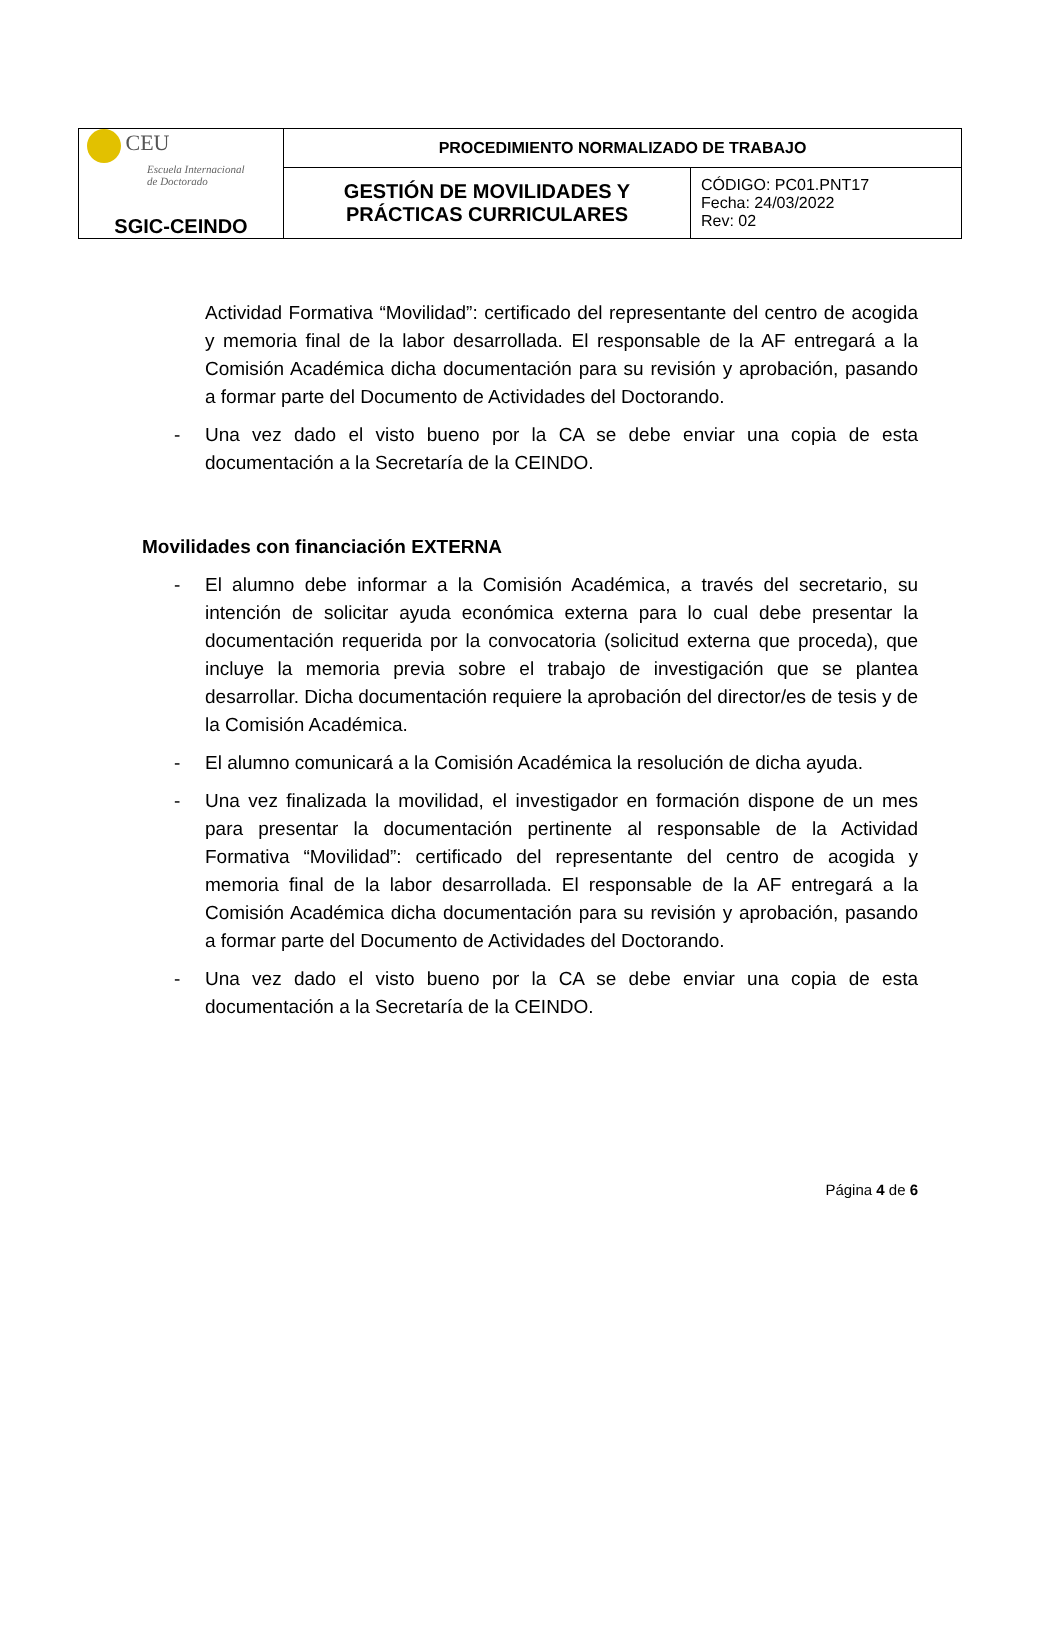| CEU Escuela Internacional de Doctorado SGIC-CEINDO | PROCEDIMIENTO NORMALIZADO DE TRABAJO | |
| | GESTIÓN DE MOVILIDADES Y PRÁCTICAS CURRICULARES | CÓDIGO: PC01.PNT17 Fecha: 24/03/2022 Rev: 02 |
Actividad Formativa “Movilidad”: certificado del representante del centro de acogida y memoria final de la labor desarrollada. El responsable de la AF entregará a la Comisión Académica dicha documentación para su revisión y aprobación, pasando a formar parte del Documento de Actividades del Doctorando.
- Una vez dado el visto bueno por la CA se debe enviar una copia de esta documentación a la Secretaría de la CEINDO.
Movilidades con financiación EXTERNA
- El alumno debe informar a la Comisión Académica, a través del secretario, su intención de solicitar ayuda económica externa para lo cual debe presentar la documentación requerida por la convocatoria (solicitud externa que proceda), que incluye la memoria previa sobre el trabajo de investigación que se plantea desarrollar. Dicha documentación requiere la aprobación del director/es de tesis y de la Comisión Académica.
- El alumno comunicará a la Comisión Académica la resolución de dicha ayuda.
- Una vez finalizada la movilidad, el investigador en formación dispone de un mes para presentar la documentación pertinente al responsable de la Actividad Formativa “Movilidad”: certificado del representante del centro de acogida y memoria final de la labor desarrollada. El responsable de la AF entregará a la Comisión Académica dicha documentación para su revisión y aprobación, pasando a formar parte del Documento de Actividades del Doctorando.
- Una vez dado el visto bueno por la CA se debe enviar una copia de esta documentación a la Secretaría de la CEINDO.
Página 4 de 6